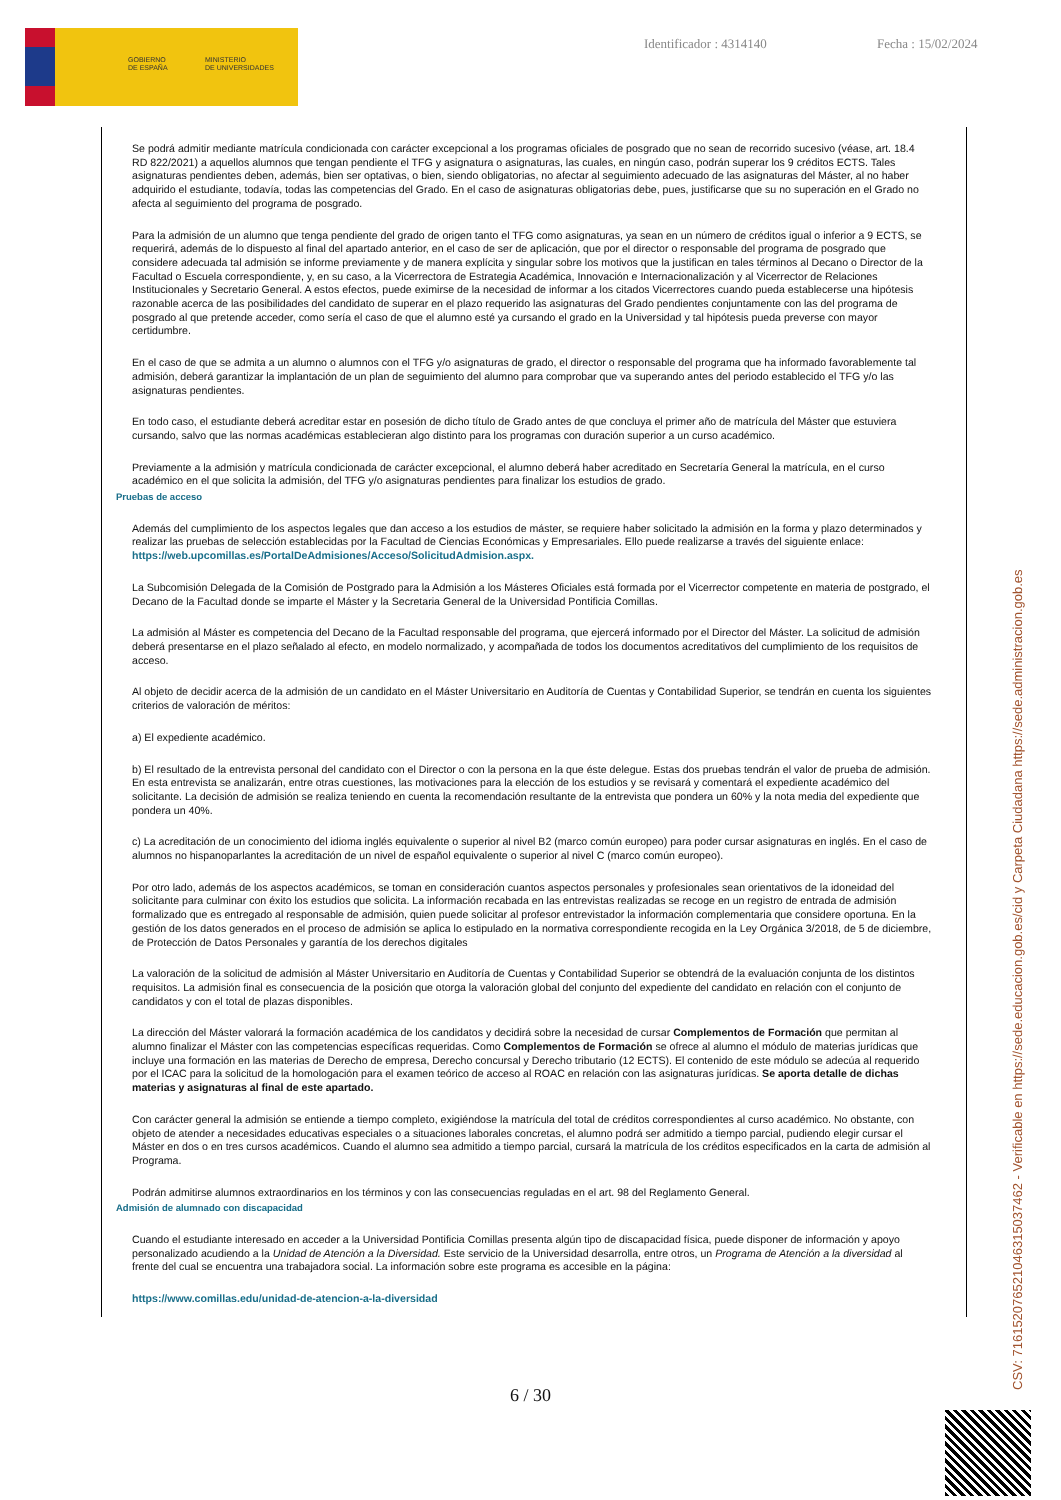GOBIERNO
DE ESPAÑA
MINISTERIO
DE UNIVERSIDADES
Identificador : 4314140 Fecha : 15/02/2024
Se podrá admitir mediante matrícula condicionada con carácter excepcional a los programas oficiales de posgrado que no sean de recorrido sucesivo (véase, art. 18.4 RD 822/2021) a aquellos alumnos que tengan pendiente el TFG y asignatura o asignaturas, las cuales, en ningún caso, podrán superar los 9 créditos ECTS. Tales asignaturas pendientes deben, además, bien ser optativas, o bien, siendo obligatorias, no afectar al seguimiento adecuado de las asignaturas del Máster, al no haber adquirido el estudiante, todavía, todas las competencias del Grado. En el caso de asignaturas obligatorias debe, pues, justificarse que su no superación en el Grado no afecta al seguimiento del programa de posgrado.
Para la admisión de un alumno que tenga pendiente del grado de origen tanto el TFG como asignaturas, ya sean en un número de créditos igual o inferior a 9 ECTS, se requerirá, además de lo dispuesto al final del apartado anterior, en el caso de ser de aplicación, que por el director o responsable del programa de posgrado que considere adecuada tal admisión se informe previamente y de manera explícita y singular sobre los motivos que la justifican en tales términos al Decano o Director de la Facultad o Escuela correspondiente, y, en su caso, a la Vicerrectora de Estrategia Académica, Innovación e Internacionalización y al Vicerrector de Relaciones Institucionales y Secretario General. A estos efectos, puede eximirse de la necesidad de informar a los citados Vicerrectores cuando pueda establecerse una hipótesis razonable acerca de las posibilidades del candidato de superar en el plazo requerido las asignaturas del Grado pendientes conjuntamente con las del programa de posgrado al que pretende acceder, como sería el caso de que el alumno esté ya cursando el grado en la Universidad y tal hipótesis pueda preverse con mayor certidumbre.
En el caso de que se admita a un alumno o alumnos con el TFG y/o asignaturas de grado, el director o responsable del programa que ha informado favorablemente tal admisión, deberá garantizar la implantación de un plan de seguimiento del alumno para comprobar que va superando antes del periodo establecido el TFG y/o las asignaturas pendientes.
En todo caso, el estudiante deberá acreditar estar en posesión de dicho título de Grado antes de que concluya el primer año de matrícula del Máster que estuviera cursando, salvo que las normas académicas establecieran algo distinto para los programas con duración superior a un curso académico.
Previamente a la admisión y matrícula condicionada de carácter excepcional, el alumno deberá haber acreditado en Secretaría General la matrícula, en el curso académico en el que solicita la admisión, del TFG y/o asignaturas pendientes para finalizar los estudios de grado.
Pruebas de acceso
Además del cumplimiento de los aspectos legales que dan acceso a los estudios de máster, se requiere haber solicitado la admisión en la forma y plazo determinados y realizar las pruebas de selección establecidas por la Facultad de Ciencias Económicas y Empresariales. Ello puede realizarse a través del siguiente enlace: https://web.upcomillas.es/PortalDeAdmisiones/Acceso/SolicitudAdmision.aspx.
La Subcomisión Delegada de la Comisión de Postgrado para la Admisión a los Másteres Oficiales está formada por el Vicerrector competente en materia de postgrado, el Decano de la Facultad donde se imparte el Máster y la Secretaria General de la Universidad Pontificia Comillas.
La admisión al Máster es competencia del Decano de la Facultad responsable del programa, que ejercerá informado por el Director del Máster. La solicitud de admisión deberá presentarse en el plazo señalado al efecto, en modelo normalizado, y acompañada de todos los documentos acreditativos del cumplimiento de los requisitos de acceso.
Al objeto de decidir acerca de la admisión de un candidato en el Máster Universitario en Auditoría de Cuentas y Contabilidad Superior, se tendrán en cuenta los siguientes criterios de valoración de méritos:
a) El expediente académico.
b) El resultado de la entrevista personal del candidato con el Director o con la persona en la que éste delegue. Estas dos pruebas tendrán el valor de prueba de admisión. En esta entrevista se analizarán, entre otras cuestiones, las motivaciones para la elección de los estudios y se revisará y comentará el expediente académico del solicitante. La decisión de admisión se realiza teniendo en cuenta la recomendación resultante de la entrevista que pondera un 60% y la nota media del expediente que pondera un 40%.
c) La acreditación de un conocimiento del idioma inglés equivalente o superior al nivel B2 (marco común europeo) para poder cursar asignaturas en inglés. En el caso de alumnos no hispanoparlantes la acreditación de un nivel de español equivalente o superior al nivel C (marco común europeo).
Por otro lado, además de los aspectos académicos, se toman en consideración cuantos aspectos personales y profesionales sean orientativos de la idoneidad del solicitante para culminar con éxito los estudios que solicita. La información recabada en las entrevistas realizadas se recoge en un registro de entrada de admisión formalizado que es entregado al responsable de admisión, quien puede solicitar al profesor entrevistador la información complementaria que considere oportuna. En la gestión de los datos generados en el proceso de admisión se aplica lo estipulado en la normativa correspondiente recogida en la Ley Orgánica 3/2018, de 5 de diciembre, de Protección de Datos Personales y garantía de los derechos digitales
La valoración de la solicitud de admisión al Máster Universitario en Auditoría de Cuentas y Contabilidad Superior se obtendrá de la evaluación conjunta de los distintos requisitos. La admisión final es consecuencia de la posición que otorga la valoración global del conjunto del expediente del candidato en relación con el conjunto de candidatos y con el total de plazas disponibles.
La dirección del Máster valorará la formación académica de los candidatos y decidirá sobre la necesidad de cursar Complementos de Formación que permitan al alumno finalizar el Máster con las competencias específicas requeridas. Como Complementos de Formación se ofrece al alumno el módulo de materias jurídicas que incluye una formación en las materias de Derecho de empresa, Derecho concursal y Derecho tributario (12 ECTS). El contenido de este módulo se adecúa al requerido por el ICAC para la solicitud de la homologación para el examen teórico de acceso al ROAC en relación con las asignaturas jurídicas. Se aporta detalle de dichas materias y asignaturas al final de este apartado.
Con carácter general la admisión se entiende a tiempo completo, exigiéndose la matrícula del total de créditos correspondientes al curso académico. No obstante, con objeto de atender a necesidades educativas especiales o a situaciones laborales concretas, el alumno podrá ser admitido a tiempo parcial, pudiendo elegir cursar el Máster en dos o en tres cursos académicos. Cuando el alumno sea admitido a tiempo parcial, cursará la matrícula de los créditos especificados en la carta de admisión al Programa.
Podrán admitirse alumnos extraordinarios en los términos y con las consecuencias reguladas en el art. 98 del Reglamento General.
Admisión de alumnado con discapacidad
Cuando el estudiante interesado en acceder a la Universidad Pontificia Comillas presenta algún tipo de discapacidad física, puede disponer de información y apoyo personalizado acudiendo a la Unidad de Atención a la Diversidad. Este servicio de la Universidad desarrolla, entre otros, un Programa de Atención a la diversidad al frente del cual se encuentra una trabajadora social. La información sobre este programa es accesible en la página:
https://www.comillas.edu/unidad-de-atencion-a-la-diversidad
6 / 30 CSV: 716152076521046315037462 - Verificable en https://sede.educacion.gob.es/cid y Carpeta Ciudadana https://sede.administracion.gob.es